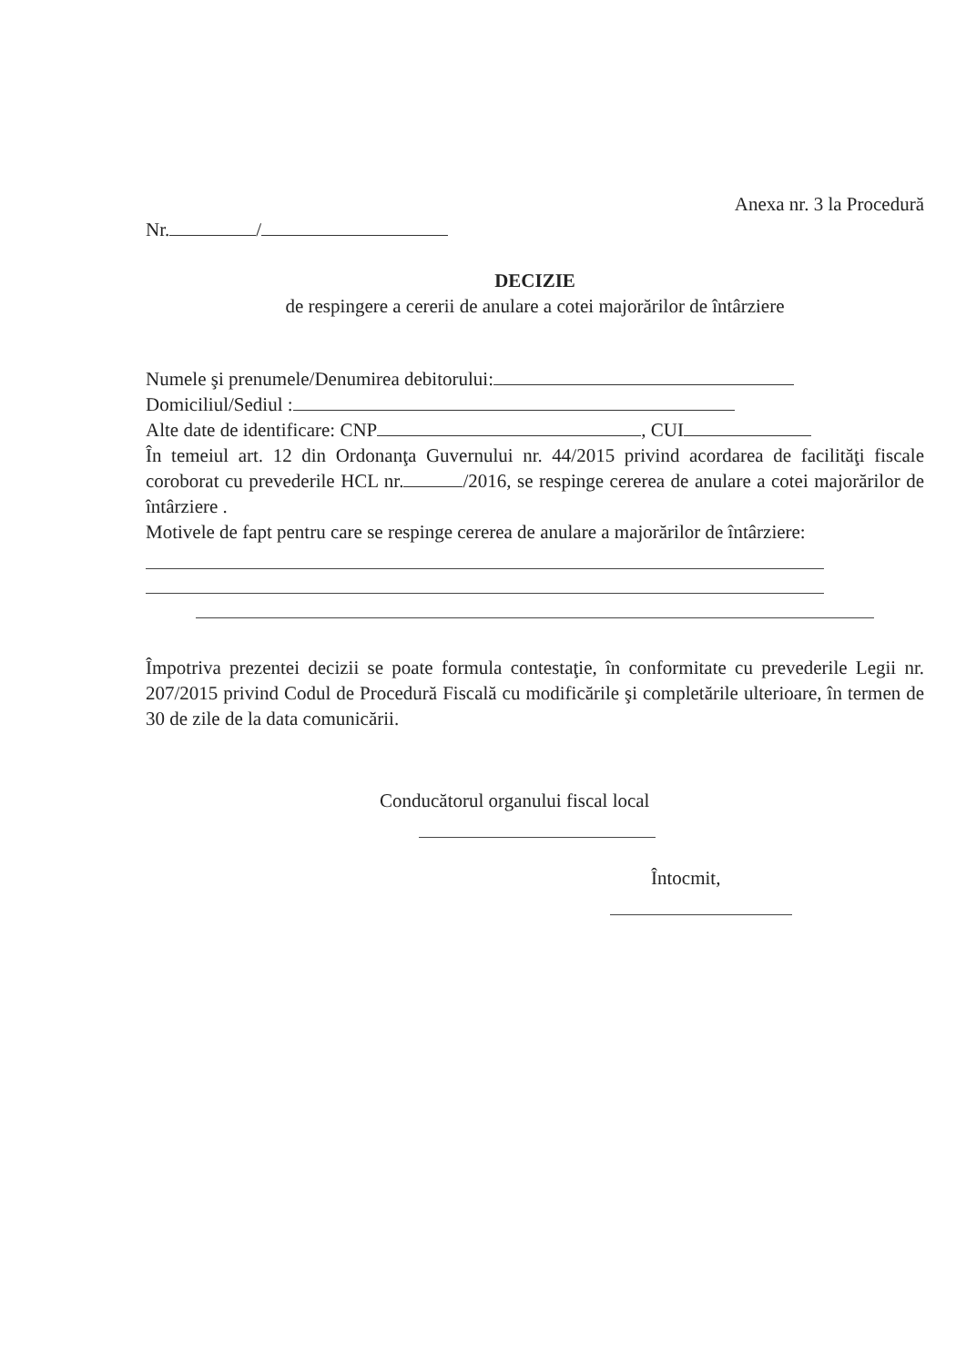Anexa nr. 3 la Procedură
Nr. /
DECIZIE
de respingere a cererii de anulare a cotei majorărilor de întârziere
Numele şi prenumele/Denumirea debitorului:
Domiciliul/Sediul :
Alte date de identificare: CNP , CUI
În temeiul art. 12 din Ordonanţa Guvernului nr. 44/2015 privind acordarea de facilităţi fiscale coroborat cu prevederile HCL nr. /2016, se respinge cererea de anulare a cotei majorărilor de întârziere .
Motivele de fapt pentru care se respinge cererea de anulare a majorărilor de întârziere:
Împotriva prezentei decizii se poate formula contestaţie, în conformitate cu prevederile Legii nr. 207/2015 privind Codul de Procedură Fiscală cu modificările şi completările ulterioare, în termen de 30 de zile de la data comunicării.
Conducătorul organului fiscal local
Întocmit,